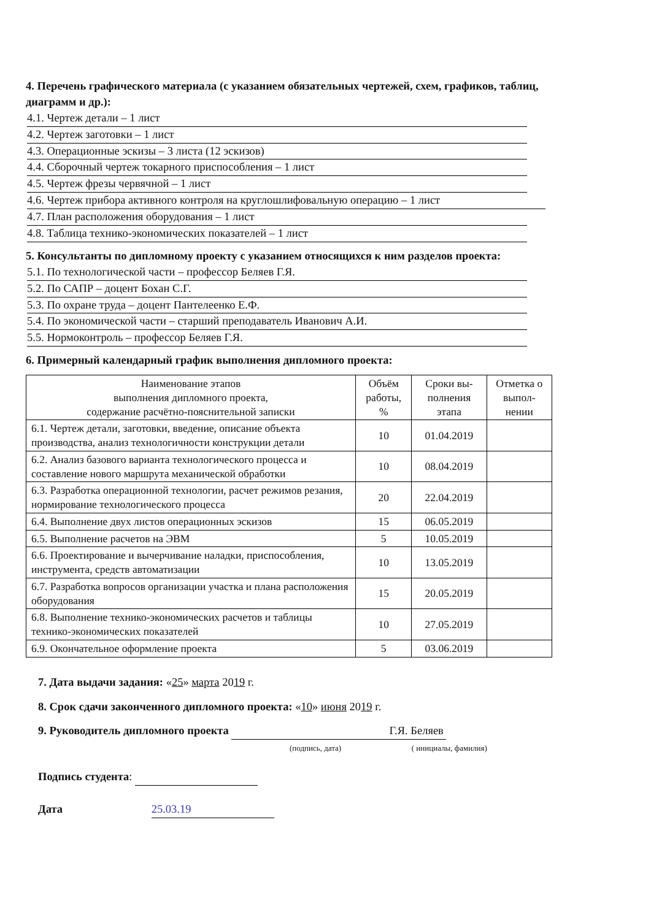4. Перечень графического материала (с указанием обязательных чертежей, схем, графиков, таблиц, диаграмм и др.):
4.1. Чертеж детали – 1 лист
4.2. Чертеж заготовки – 1 лист
4.3. Операционные эскизы – 3 листа (12 эскизов)
4.4. Сборочный чертеж токарного приспособления – 1 лист
4.5. Чертеж фрезы червячной – 1 лист
4.6. Чертеж прибора активного контроля на круглошлифовальную операцию – 1 лист
4.7. План расположения оборудования – 1 лист
4.8. Таблица технико-экономических показателей – 1 лист
5. Консультанты по дипломному проекту с указанием относящихся к ним разделов проекта:
5.1. По технологической части – профессор Беляев Г.Я.
5.2. По САПР – доцент Бохан С.Г.
5.3. По охране труда – доцент Пантелеенко Е.Ф.
5.4. По экономической части – старший преподаватель Иванович А.И.
5.5. Нормоконтроль – профессор Беляев Г.Я.
6. Примерный календарный график выполнения дипломного проекта:
| Наименование этапов выполнения дипломного проекта, содержание расчётно-пояснительной записки | Объём работы, % | Сроки вы-полнения этапа | Отметка о выпол-нении |
| --- | --- | --- | --- |
| 6.1. Чертеж детали, заготовки, введение, описание объекта производства, анализ технологичности конструкции детали | 10 | 01.04.2019 | |
| 6.2. Анализ базового варианта технологического процесса и составление нового маршрута механической обработки | 10 | 08.04.2019 | |
| 6.3. Разработка операционной технологии, расчет режимов резания, нормирование технологического процесса | 20 | 22.04.2019 | |
| 6.4. Выполнение двух листов операционных эскизов | 15 | 06.05.2019 | |
| 6.5. Выполнение расчетов на ЭВМ | 5 | 10.05.2019 | |
| 6.6. Проектирование и вычерчивание наладки, приспособления, инструмента, средств автоматизации | 10 | 13.05.2019 | |
| 6.7. Разработка вопросов организации участка и плана расположения оборудования | 15 | 20.05.2019 | |
| 6.8. Выполнение технико-экономических расчетов и таблицы технико-экономических показателей | 10 | 27.05.2019 | |
| 6.9. Окончательное оформление проекта | 5 | 03.06.2019 | |
7. Дата выдачи задания: «25» марта 2019 г.
8. Срок сдачи законченного дипломного проекта: «10» июня 2019 г.
9. Руководитель дипломного проекта Г.Я. Беляев
(подпись, дата) ( инициалы, фамилия)
Подпись студента:
Дата 25.03.19